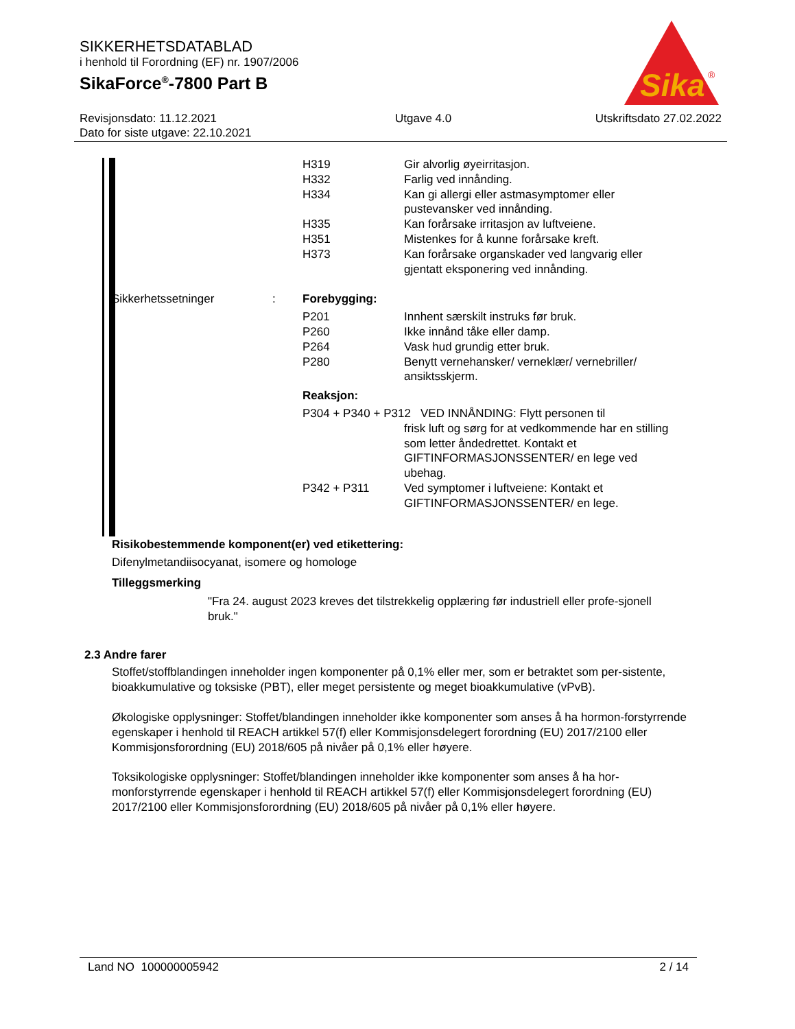SIKKERHETSDATABLAD
i henhold til Forordning (EF) nr. 1907/2006
SikaForce<sup>®</sup>-7800 Part B
Sika
®
Revisjonsdato: 11.12.2021
Dato for siste utgave: 22.10.2021
Utgave 4.0 Utskriftsdato 27.02.2022
H319
H332
H334
H335
H351
H373
Gir alvorlig øyeirritasjon.
Farlig ved innånding.
Kan gi allergi eller astmasymptomer eller pustevansker ved innånding.
Kan forårsake irritasjon av luftveiene.
Mistenkes for å kunne forårsake kreft.
Kan forårsake organskader ved langvarig eller gjentatt eksponering ved innånding.
Sikkerhetssetninger : Forebygging:
P201
P260
P264
P280
Innhent særskilt instruks før bruk.
Ikke innånd tåke eller damp.
Vask hud grundig etter bruk.
Benytt vernehansker/ verneklær/ vernebriller/ ansiktsskjerm.
Reaksjon:
P304 + P340 + P312 VED INNÅNDING: Flytt personen til
frisk luft og sørg for at vedkommende har en stilling som letter åndedrettet. Kontakt et GIFTINFORMASJONSSENTER/ en lege ved ubehag.
P342 + P311 Ved symptomer i luftveiene: Kontakt et GIFTINFORMASJONSSENTER/ en lege.
Risikobestemmende komponent(er) ved etikettering:
Difenylmetandiisocyanat, isomere og homologe
Tilleggsmerking
"Fra 24. august 2023 kreves det tilstrekkelig opplæring før industriell eller profe-sjonell bruk."
2.3 Andre farer
Stoffet/stoffblandingen inneholder ingen komponenter på 0,1% eller mer, som er betraktet som per-sistente, bioakkumulative og toksiske (PBT), eller meget persistente og meget bioakkumulative (vPvB).
Økologiske opplysninger: Stoffet/blandingen inneholder ikke komponenter som anses å ha hormon-forstyrrende egenskaper i henhold til REACH artikkel 57(f) eller Kommisjonsdelegert forordning (EU) 2017/2100 eller Kommisjonsforordning (EU) 2018/605 på nivåer på 0,1% eller høyere.
Toksikologiske opplysninger: Stoffet/blandingen inneholder ikke komponenter som anses å ha hor-monforstyrrende egenskaper i henhold til REACH artikkel 57(f) eller Kommisjonsdelegert forordning (EU) 2017/2100 eller Kommisjonsforordning (EU) 2018/605 på nivåer på 0,1% eller høyere.
Land NO 100000005942 2 / 14